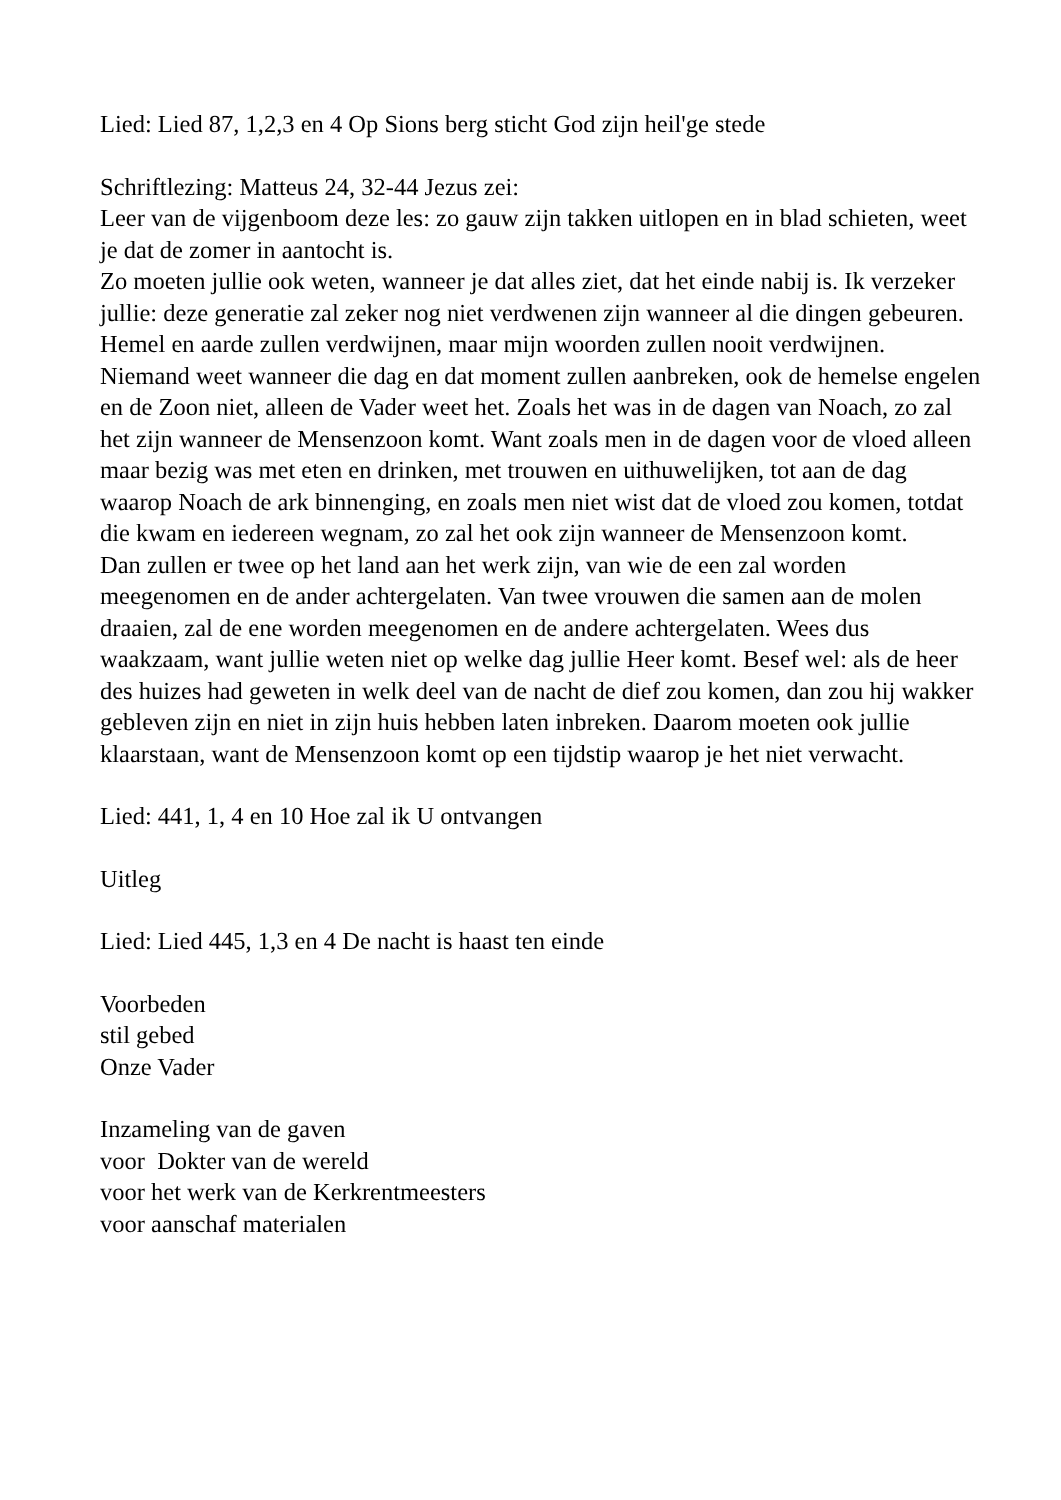Lied: Lied 87, 1,2,3 en 4 Op Sions berg sticht God zijn heil'ge stede
Schriftlezing: Matteus 24, 32-44 Jezus zei:
Leer van de vijgenboom deze les: zo gauw zijn takken uitlopen en in blad schieten, weet je dat de zomer in aantocht is.
Zo moeten jullie ook weten, wanneer je dat alles ziet, dat het einde nabij is. Ik verzeker jullie: deze generatie zal zeker nog niet verdwenen zijn wanneer al die dingen gebeuren. Hemel en aarde zullen verdwijnen, maar mijn woorden zullen nooit verdwijnen. Niemand weet wanneer die dag en dat moment zullen aanbreken, ook de hemelse engelen en de Zoon niet, alleen de Vader weet het. Zoals het was in de dagen van Noach, zo zal het zijn wanneer de Mensenzoon komt. Want zoals men in de dagen voor de vloed alleen maar bezig was met eten en drinken, met trouwen en uithuwelijken, tot aan de dag waarop Noach de ark binnenging, en zoals men niet wist dat de vloed zou komen, totdat die kwam en iedereen wegnam, zo zal het ook zijn wanneer de Mensenzoon komt.
Dan zullen er twee op het land aan het werk zijn, van wie de een zal worden meegenomen en de ander achtergelaten. Van twee vrouwen die samen aan de molen draaien, zal de ene worden meegenomen en de andere achtergelaten. Wees dus waakzaam, want jullie weten niet op welke dag jullie Heer komt. Besef wel: als de heer des huizes had geweten in welk deel van de nacht de dief zou komen, dan zou hij wakker gebleven zijn en niet in zijn huis hebben laten inbreken. Daarom moeten ook jullie klaarstaan, want de Mensenzoon komt op een tijdstip waarop je het niet verwacht.
Lied: 441, 1, 4 en 10 Hoe zal ik U ontvangen
Uitleg
Lied: Lied 445, 1,3 en 4 De nacht is haast ten einde
Voorbeden
stil gebed
Onze Vader
Inzameling van de gaven
voor Dokter van de wereld
voor het werk van de Kerkrentmeesters
voor aanschaf materialen